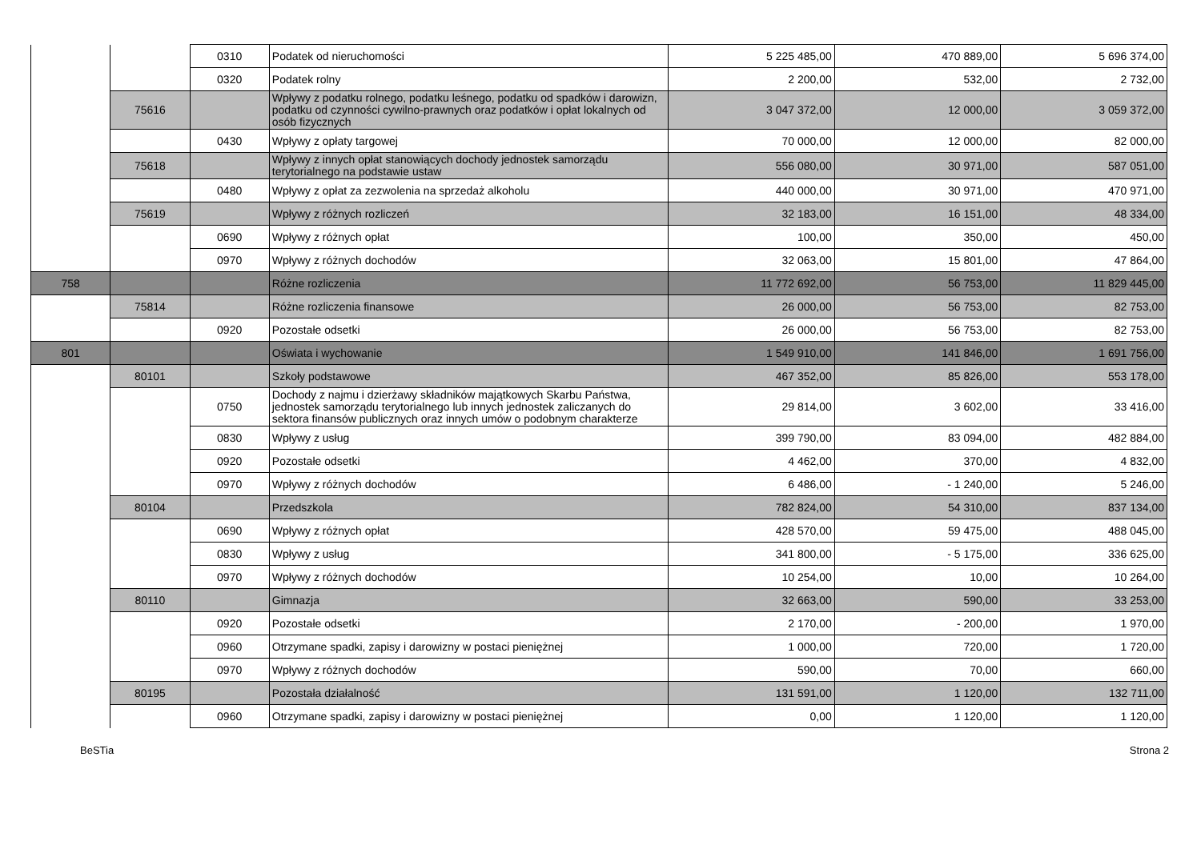| | | 0310 | Podatek od nieruchomości | 5 225 485,00 | 470 889,00 | 5 696 374,00 |
| | | 0320 | Podatek rolny | 2 200,00 | 532,00 | 2 732,00 |
| | 75616 | | Wpływy z podatku rolnego, podatku leśnego, podatku od spadków i darowizn, podatku od czynności cywilno-prawnych oraz podatków i opłat lokalnych od osób fizycznych | 3 047 372,00 | 12 000,00 | 3 059 372,00 |
| | | 0430 | Wpływy z opłaty targowej | 70 000,00 | 12 000,00 | 82 000,00 |
| | 75618 | | Wpływy z innych opłat stanowiących dochody jednostek samorządu terytorialnego na podstawie ustaw | 556 080,00 | 30 971,00 | 587 051,00 |
| | | 0480 | Wpływy z opłat za zezwolenia na sprzedaż alkoholu | 440 000,00 | 30 971,00 | 470 971,00 |
| | 75619 | | Wpływy z różnych rozliczeń | 32 183,00 | 16 151,00 | 48 334,00 |
| | | 0690 | Wpływy z różnych opłat | 100,00 | 350,00 | 450,00 |
| | | 0970 | Wpływy z różnych dochodów | 32 063,00 | 15 801,00 | 47 864,00 |
| 758 | | | Różne rozliczenia | 11 772 692,00 | 56 753,00 | 11 829 445,00 |
| | 75814 | | Różne rozliczenia finansowe | 26 000,00 | 56 753,00 | 82 753,00 |
| | | 0920 | Pozostałe odsetki | 26 000,00 | 56 753,00 | 82 753,00 |
| 801 | | | Oświata i wychowanie | 1 549 910,00 | 141 846,00 | 1 691 756,00 |
| | 80101 | | Szkoły podstawowe | 467 352,00 | 85 826,00 | 553 178,00 |
| | | 0750 | Dochody z najmu i dzierżawy składników majątkowych Skarbu Państwa, jednostek samorządu terytorialnego lub innych jednostek zaliczanych do sektora finansów publicznych oraz innych umów o podobnym charakterze | 29 814,00 | 3 602,00 | 33 416,00 |
| | | 0830 | Wpływy z usług | 399 790,00 | 83 094,00 | 482 884,00 |
| | | 0920 | Pozostałe odsetki | 4 462,00 | 370,00 | 4 832,00 |
| | | 0970 | Wpływy z różnych dochodów | 6 486,00 | - 1 240,00 | 5 246,00 |
| | 80104 | | Przedszkola | 782 824,00 | 54 310,00 | 837 134,00 |
| | | 0690 | Wpływy z różnych opłat | 428 570,00 | 59 475,00 | 488 045,00 |
| | | 0830 | Wpływy z usług | 341 800,00 | - 5 175,00 | 336 625,00 |
| | | 0970 | Wpływy z różnych dochodów | 10 254,00 | 10,00 | 10 264,00 |
| | 80110 | | Gimnazja | 32 663,00 | 590,00 | 33 253,00 |
| | | 0920 | Pozostałe odsetki | 2 170,00 | - 200,00 | 1 970,00 |
| | | 0960 | Otrzymane spadki, zapisy i darowizny w postaci pieniężnej | 1 000,00 | 720,00 | 1 720,00 |
| | | 0970 | Wpływy z różnych dochodów | 590,00 | 70,00 | 660,00 |
| | 80195 | | Pozostała działalność | 131 591,00 | 1 120,00 | 132 711,00 |
| | | 0960 | Otrzymane spadki, zapisy i darowizny w postaci pieniężnej | 0,00 | 1 120,00 | 1 120,00 |
BeSTia Strona 2